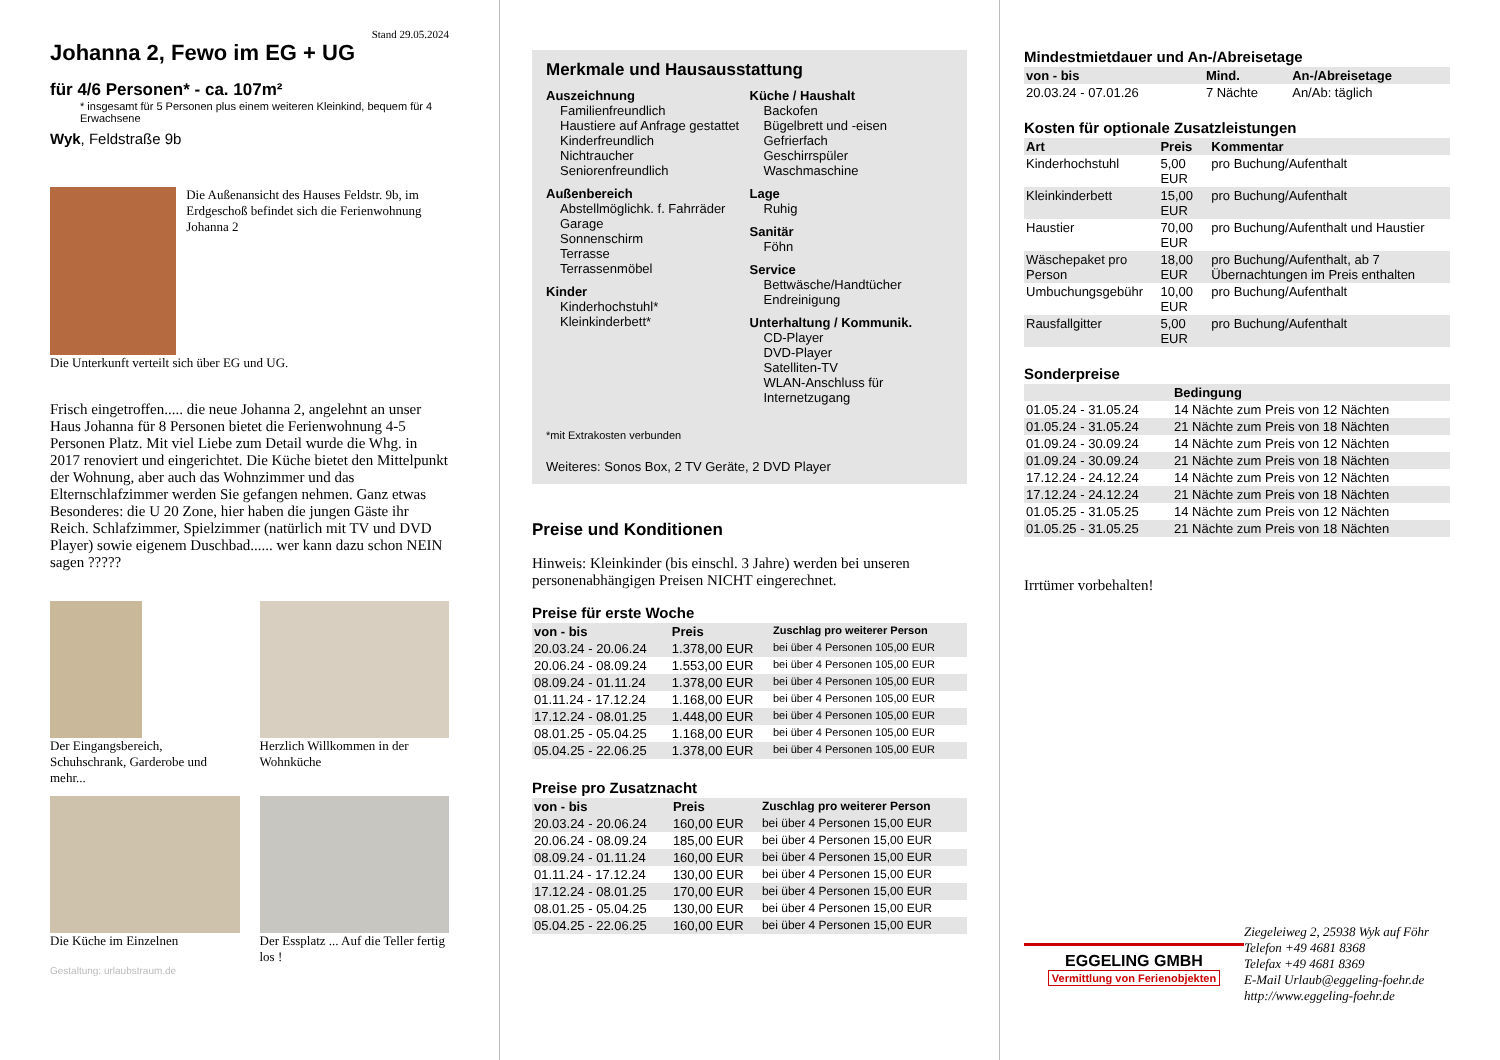Stand 29.05.2024
Johanna 2, Fewo im EG + UG
für 4/6 Personen* - ca. 107m²
* insgesamt für 5 Personen plus einem weiteren Kleinkind, bequem für 4 Erwachsene
Wyk, Feldstraße 9b
Die Außenansicht des Hauses Feldstr. 9b, im Erdgeschoß befindet sich die Ferienwohnung Johanna 2
Die Unterkunft verteilt sich über EG und UG.
Frisch eingetroffen..... die neue Johanna 2, angelehnt an unser Haus Johanna für 8 Personen bietet die Ferienwohnung 4-5 Personen Platz. Mit viel Liebe zum Detail wurde die Whg. in 2017 renoviert und eingerichtet. Die Küche bietet den Mittelpunkt der Wohnung, aber auch das Wohnzimmer und das Elternschlafzimmer werden Sie gefangen nehmen. Ganz etwas Besonderes: die U 20 Zone, hier haben die jungen Gäste ihr Reich. Schlafzimmer, Spielzimmer (natürlich mit TV und DVD Player) sowie eigenem Duschbad...... wer kann dazu schon NEIN sagen ?????
Der Eingangsbereich, Schuhschrank, Garderobe und mehr...
Herzlich Willkommen in der Wohnküche
Die Küche im Einzelnen Der Essplatz ... Auf die Teller fertig los !
Gestaltung: urlaubstraum.de
Merkmale und Hausausstattung
Auszeichnung
Familienfreundlich
Haustiere auf Anfrage gestattet
Kinderfreundlich
Nichtraucher
Seniorenfreundlich
Außenbereich
Abstellmöglichk. f. Fahrräder
Garage
Sonnenschirm
Terrasse
Terrassenmöbel
Kinder
Kinderhochstuhl*
Kleinkinderbett*
Küche / Haushalt
Backofen
Bügelbrett und -eisen
Gefrierfach
Geschirrspüler
Waschmaschine
Lage
Ruhig
Sanitär
Föhn
Service
Bettwäsche/Handtücher
Endreinigung
Unterhaltung / Kommunik.
CD-Player
DVD-Player
Satelliten-TV
WLAN-Anschluss für Internetzugang
*mit Extrakosten verbunden
Weiteres: Sonos Box, 2 TV Geräte, 2 DVD Player
Preise und Konditionen
Hinweis: Kleinkinder (bis einschl. 3 Jahre) werden bei unseren personenabhängigen Preisen NICHT eingerechnet.
Preise für erste Woche
| von - bis | Preis | Zuschlag pro weiterer Person |
| --- | --- | --- |
| 20.03.24 - 20.06.24 | 1.378,00 EUR | bei über 4 Personen 105,00 EUR |
| 20.06.24 - 08.09.24 | 1.553,00 EUR | bei über 4 Personen 105,00 EUR |
| 08.09.24 - 01.11.24 | 1.378,00 EUR | bei über 4 Personen 105,00 EUR |
| 01.11.24 - 17.12.24 | 1.168,00 EUR | bei über 4 Personen 105,00 EUR |
| 17.12.24 - 08.01.25 | 1.448,00 EUR | bei über 4 Personen 105,00 EUR |
| 08.01.25 - 05.04.25 | 1.168,00 EUR | bei über 4 Personen 105,00 EUR |
| 05.04.25 - 22.06.25 | 1.378,00 EUR | bei über 4 Personen 105,00 EUR |
Preise pro Zusatznacht
| von - bis | Preis | Zuschlag pro weiterer Person |
| --- | --- | --- |
| 20.03.24 - 20.06.24 | 160,00 EUR | bei über 4 Personen 15,00 EUR |
| 20.06.24 - 08.09.24 | 185,00 EUR | bei über 4 Personen 15,00 EUR |
| 08.09.24 - 01.11.24 | 160,00 EUR | bei über 4 Personen 15,00 EUR |
| 01.11.24 - 17.12.24 | 130,00 EUR | bei über 4 Personen 15,00 EUR |
| 17.12.24 - 08.01.25 | 170,00 EUR | bei über 4 Personen 15,00 EUR |
| 08.01.25 - 05.04.25 | 130,00 EUR | bei über 4 Personen 15,00 EUR |
| 05.04.25 - 22.06.25 | 160,00 EUR | bei über 4 Personen 15,00 EUR |
Mindestmietdauer und An-/Abreisetage
| von - bis | Mind. | An-/Abreisetage |
| --- | --- | --- |
| 20.03.24 - 07.01.26 | 7 Nächte | An/Ab: täglich |
Kosten für optionale Zusatzleistungen
| Art | Preis | Kommentar |
| --- | --- | --- |
| Kinderhochstuhl | 5,00 EUR | pro Buchung/Aufenthalt |
| Kleinkinderbett | 15,00 EUR | pro Buchung/Aufenthalt |
| Haustier | 70,00 EUR | pro Buchung/Aufenthalt und Haustier |
| Wäschepaket pro Person | 18,00 EUR | pro Buchung/Aufenthalt, ab 7 Übernachtungen im Preis enthalten |
| Umbuchungsgebühr | 10,00 EUR | pro Buchung/Aufenthalt |
| Rausfallgitter | 5,00 EUR | pro Buchung/Aufenthalt |
Sonderpreise
| | Bedingung |
| --- | --- |
| 01.05.24 - 31.05.24 | 14 Nächte zum Preis von 12 Nächten |
| 01.05.24 - 31.05.24 | 21 Nächte zum Preis von 18 Nächten |
| 01.09.24 - 30.09.24 | 14 Nächte zum Preis von 12 Nächten |
| 01.09.24 - 30.09.24 | 21 Nächte zum Preis von 18 Nächten |
| 17.12.24 - 24.12.24 | 14 Nächte zum Preis von 12 Nächten |
| 17.12.24 - 24.12.24 | 21 Nächte zum Preis von 18 Nächten |
| 01.05.25 - 31.05.25 | 14 Nächte zum Preis von 12 Nächten |
| 01.05.25 - 31.05.25 | 21 Nächte zum Preis von 18 Nächten |
Irrtümer vorbehalten!
EGGELING GMBH
Vermittlung von Ferienobjekten
Ziegeleiweg 2, 25938 Wyk auf Föhr
Telefon +49 4681 8368
Telefax +49 4681 8369
E-Mail Urlaub@eggeling-foehr.de
http://www.eggeling-foehr.de